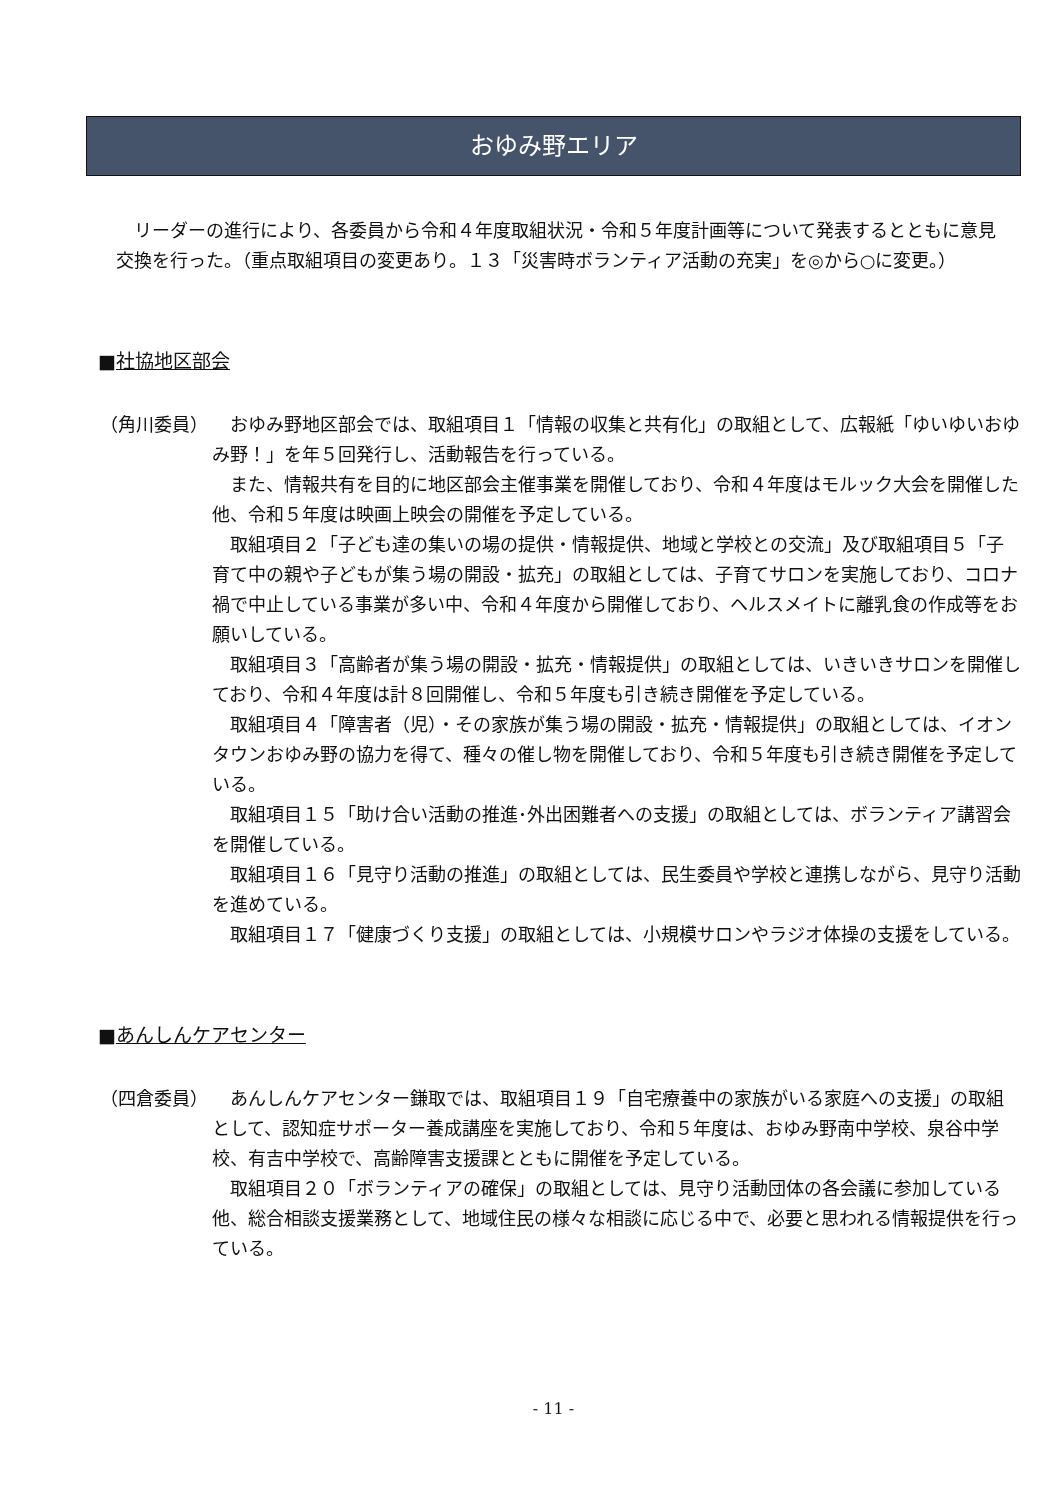おゆみ野エリア
リーダーの進行により、各委員から令和４年度取組状況・令和５年度計画等について発表するとともに意見交換を行った。（重点取組項目の変更あり。１３「災害時ボランティア活動の充実」を◎から○に変更。）
■社協地区部会
（角川委員） おゆみ野地区部会では、取組項目１「情報の収集と共有化」の取組として、広報紙「ゆいゆいおゆみ野！」を年５回発行し、活動報告を行っている。
また、情報共有を目的に地区部会主催事業を開催しており、令和４年度はモルック大会を開催した他、令和５年度は映画上映会の開催を予定している。
取組項目２「子ども達の集いの場の提供・情報提供、地域と学校との交流」及び取組項目５「子育て中の親や子どもが集う場の開設・拡充」の取組としては、子育てサロンを実施しており、コロナ禍で中止している事業が多い中、令和４年度から開催しており、ヘルスメイトに離乳食の作成等をお願いしている。
取組項目３「高齢者が集う場の開設・拡充・情報提供」の取組としては、いきいきサロンを開催しており、令和４年度は計８回開催し、令和５年度も引き続き開催を予定している。
取組項目４「障害者（児）・その家族が集う場の開設・拡充・情報提供」の取組としては、イオンタウンおゆみ野の協力を得て、種々の催し物を開催しており、令和５年度も引き続き開催を予定している。
取組項目１５「助け合い活動の推進･外出困難者への支援」の取組としては、ボランティア講習会を開催している。
取組項目１６「見守り活動の推進」の取組としては、民生委員や学校と連携しながら、見守り活動を進めている。
取組項目１７「健康づくり支援」の取組としては、小規模サロンやラジオ体操の支援をしている。
■あんしんケアセンター
（四倉委員） あんしんケアセンター鎌取では、取組項目１９「自宅療養中の家族がいる家庭への支援」の取組として、認知症サポーター養成講座を実施しており、令和５年度は、おゆみ野南中学校、泉谷中学校、有吉中学校で、高齢障害支援課とともに開催を予定している。
取組項目２０「ボランティアの確保」の取組としては、見守り活動団体の各会議に参加している他、総合相談支援業務として、地域住民の様々な相談に応じる中で、必要と思われる情報提供を行っている。
- 11 -